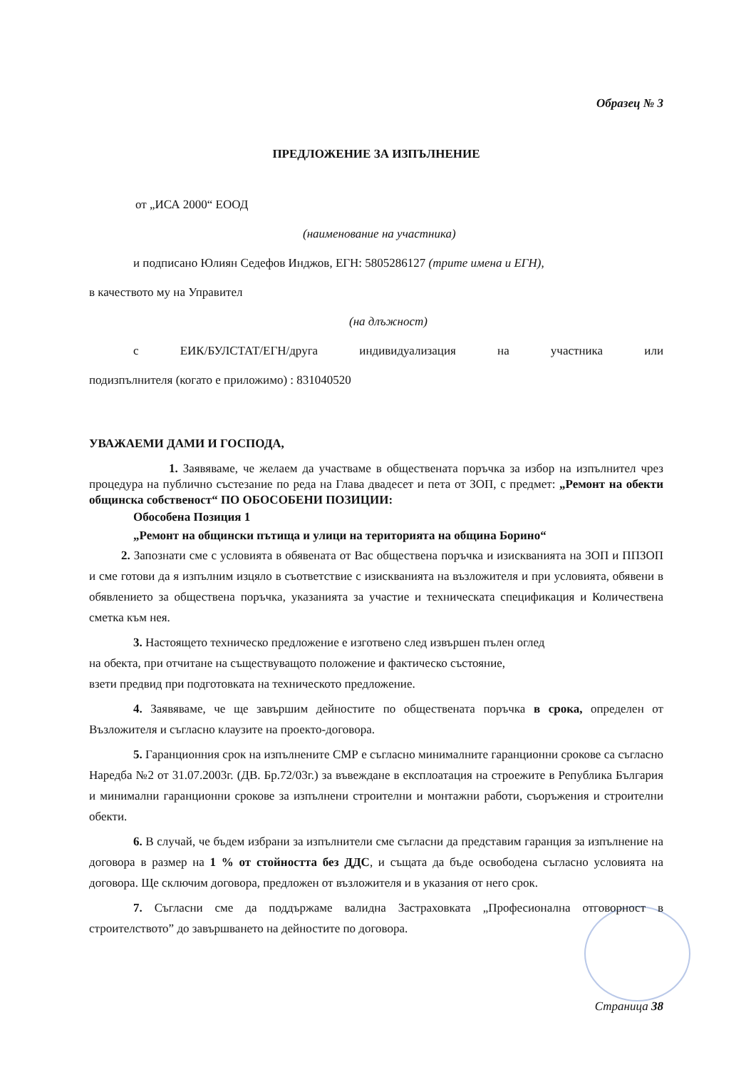Образец № 3
ПРЕДЛОЖЕНИЕ ЗА ИЗПЪЛНЕНИЕ
от „ИСА 2000“ ЕООД
(наименование на участника)
и подписано Юлиян Седефов Инджов, ЕГН: 5805286127 (трите имена и ЕГН),
в качеството му на Управител
(на длъжност)
с ЕИК/БУЛСТАТ/ЕГН/друга индивидуализация на участника или
подизпълнителя (когато е приложимо) : 831040520
УВАЖАЕМИ ДАМИ И ГОСПОДА,
1. Заявяваме, че желаем да участваме в обществената поръчка за избор на изпълнител чрез процедура на публично състезание по реда на Глава двадесет и пета от ЗОП, с предмет: „Ремонт на обекти общинска собственост“ ПО ОБОСОБЕНИ ПОЗИЦИИ:
Обособена Позиция 1
„Ремонт на общински пътища и улици на територията на община Борино“
2. Запознати сме с условията в обявената от Вас обществена поръчка и изискванията на ЗОП и ППЗОП и сме готови да я изпълним изцяло в съответствие с изискванията на възложителя и при условията, обявени в обявлението за обществена поръчка, указанията за участие и техническата спецификация и Количествена сметка към нея.
3. Настоящето техническо предложение е изготвено след извършен пълен оглед
на обекта, при отчитане на съществуващото положение и фактическо състояние,
взети предвид при подготовката на техническото предложение.
4. Заявяваме, че ще завършим дейностите по обществената поръчка в срока, определен от Възложителя и съгласно клаузите на проекто-договора.
5. Гаранционния срок на изпълнените СМР е съгласно минималните гаранционни срокове са съгласно Наредба №2 от 31.07.2003г. (ДВ. Бр.72/03г.) за въвеждане в експлоатация на строежите в Република България и минимални гаранционни срокове за изпълнени строителни и монтажни работи, съоръжения и строителни обекти.
6. В случай, че бъдем избрани за изпълнители сме съгласни да представим гаранция за изпълнение на договора в размер на 1 % от стойността без ДДС, и същата да бъде освободена съгласно условията на договора. Ще сключим договора, предложен от възложителя и в указания от него срок.
7. Съгласни сме да поддържаме валидна Застраховката „Професионална отговорност в строителството” до завършването на дейностите по договора.
Страница 38